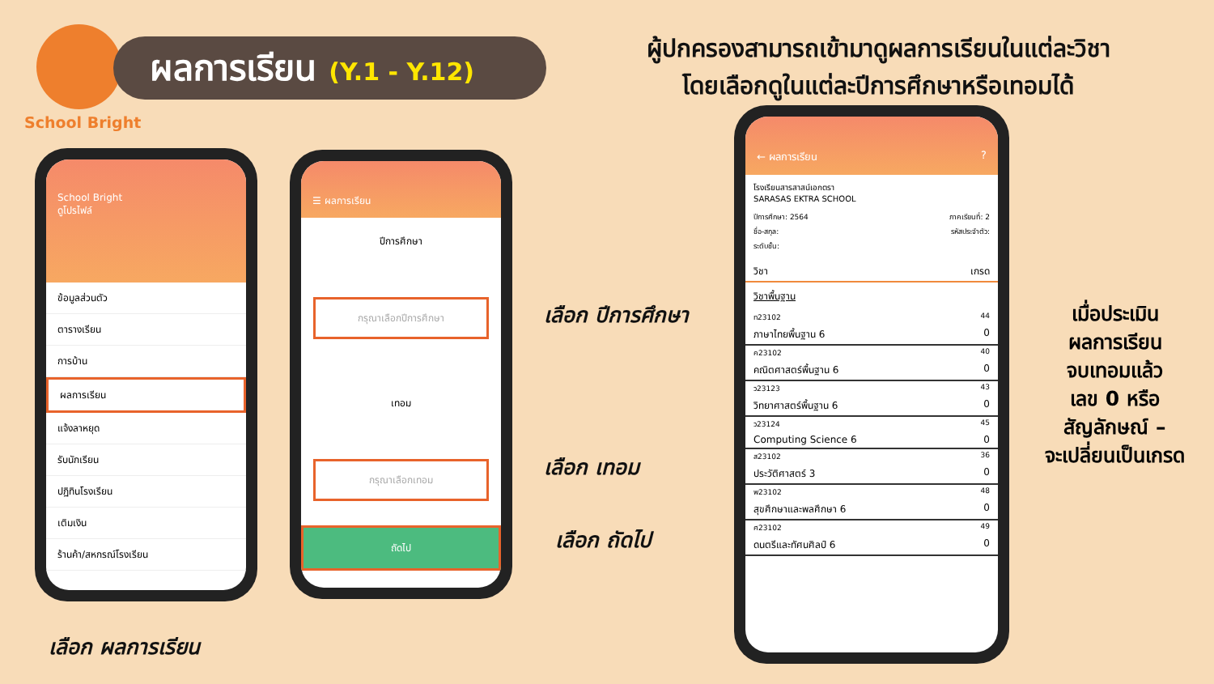ผลการเรียน (Y.1 - Y.12)
School Bright
ผู้ปกครองสามารถเข้ามาดูผลการเรียนในแต่ละวิชา
โดยเลือกดูในแต่ละปีการศึกษาหรือเทอมได้
School Bright
ดูโปรไฟล์
ข้อมูลส่วนตัว
ตารางเรียน
การบ้าน
ผลการเรียน
แจ้งลาหยุด
รับนักเรียน
ปฏิทินโรงเรียน
เติมเงิน
ร้านค้า/สหกรณ์โรงเรียน
☰ ผลการเรียน
ปีการศึกษา
กรุณาเลือกปีการศึกษา
เทอม
กรุณาเลือกเทอม
ถัดไป
เลือก ปีการศึกษา
เลือก เทอม
เลือก ถัดไป
เลือก ผลการเรียน
← ผลการเรียน ?
โรงเรียนสารสาสน์เอกตรา
SARASAS EKTRA SCHOOL
ปีการศึกษา: 2564 ภาคเรียนที่: 2
ชื่อ-สกุล: รหัสประจำตัว:
ระดับชั้น:
วิชา เกรด
วิชาพื้นฐาน
ท23102 44
ภาษาไทยพื้นฐาน 6 0
ค23102 40
คณิตศาสตร์พื้นฐาน 6 0
ว23123 43
วิทยาศาสตร์พื้นฐาน 6 0
ว23124 45
Computing Science 6 0
ส23102 36
ประวัติศาสตร์ 3 0
พ23102 48
สุขศึกษาและพลศึกษา 6 0
ศ23102 49
ดนตรีและทัศนศิลป์ 6 0
เมื่อประเมิน
ผลการเรียน
จบเทอมแล้ว
เลข 0 หรือ
สัญลักษณ์ –
จะเปลี่ยนเป็นเกรด